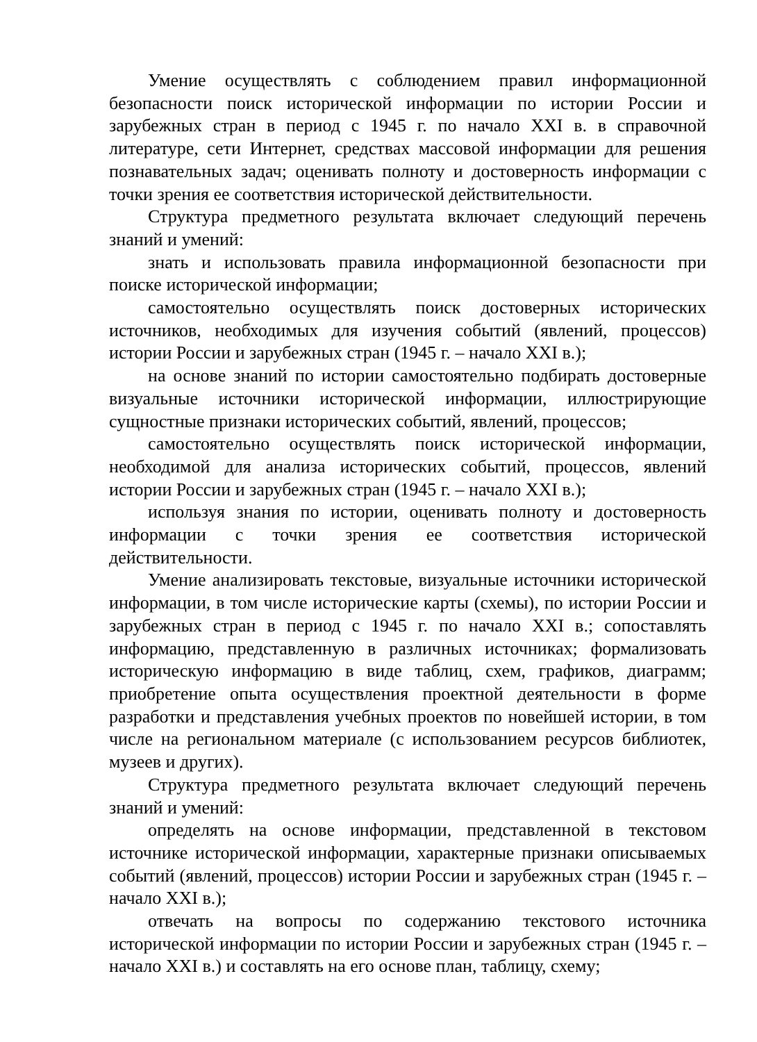Умение осуществлять с соблюдением правил информационной безопасности поиск исторической информации по истории России и зарубежных стран в период с 1945 г. по начало XXI в. в справочной литературе, сети Интернет, средствах массовой информации для решения познавательных задач; оценивать полноту и достоверность информации с точки зрения ее соответствия исторической действительности.
Структура предметного результата включает следующий перечень знаний и умений:
знать и использовать правила информационной безопасности при поиске исторической информации;
самостоятельно осуществлять поиск достоверных исторических источников, необходимых для изучения событий (явлений, процессов) истории России и зарубежных стран (1945 г. – начало XXI в.);
на основе знаний по истории самостоятельно подбирать достоверные визуальные источники исторической информации, иллюстрирующие сущностные признаки исторических событий, явлений, процессов;
самостоятельно осуществлять поиск исторической информации, необходимой для анализа исторических событий, процессов, явлений истории России и зарубежных стран (1945 г. – начало XXI в.);
используя знания по истории, оценивать полноту и достоверность информации с точки зрения ее соответствия исторической действительности.
Умение анализировать текстовые, визуальные источники исторической информации, в том числе исторические карты (схемы), по истории России и зарубежных стран в период с 1945 г. по начало XXI в.; сопоставлять информацию, представленную в различных источниках; формализовать историческую информацию в виде таблиц, схем, графиков, диаграмм; приобретение опыта осуществления проектной деятельности в форме разработки и представления учебных проектов по новейшей истории, в том числе на региональном материале (с использованием ресурсов библиотек, музеев и других).
Структура предметного результата включает следующий перечень знаний и умений:
определять на основе информации, представленной в текстовом источнике исторической информации, характерные признаки описываемых событий (явлений, процессов) истории России и зарубежных стран (1945 г. – начало XXI в.);
отвечать на вопросы по содержанию текстового источника исторической информации по истории России и зарубежных стран (1945 г. – начало XXI в.) и составлять на его основе план, таблицу, схему;